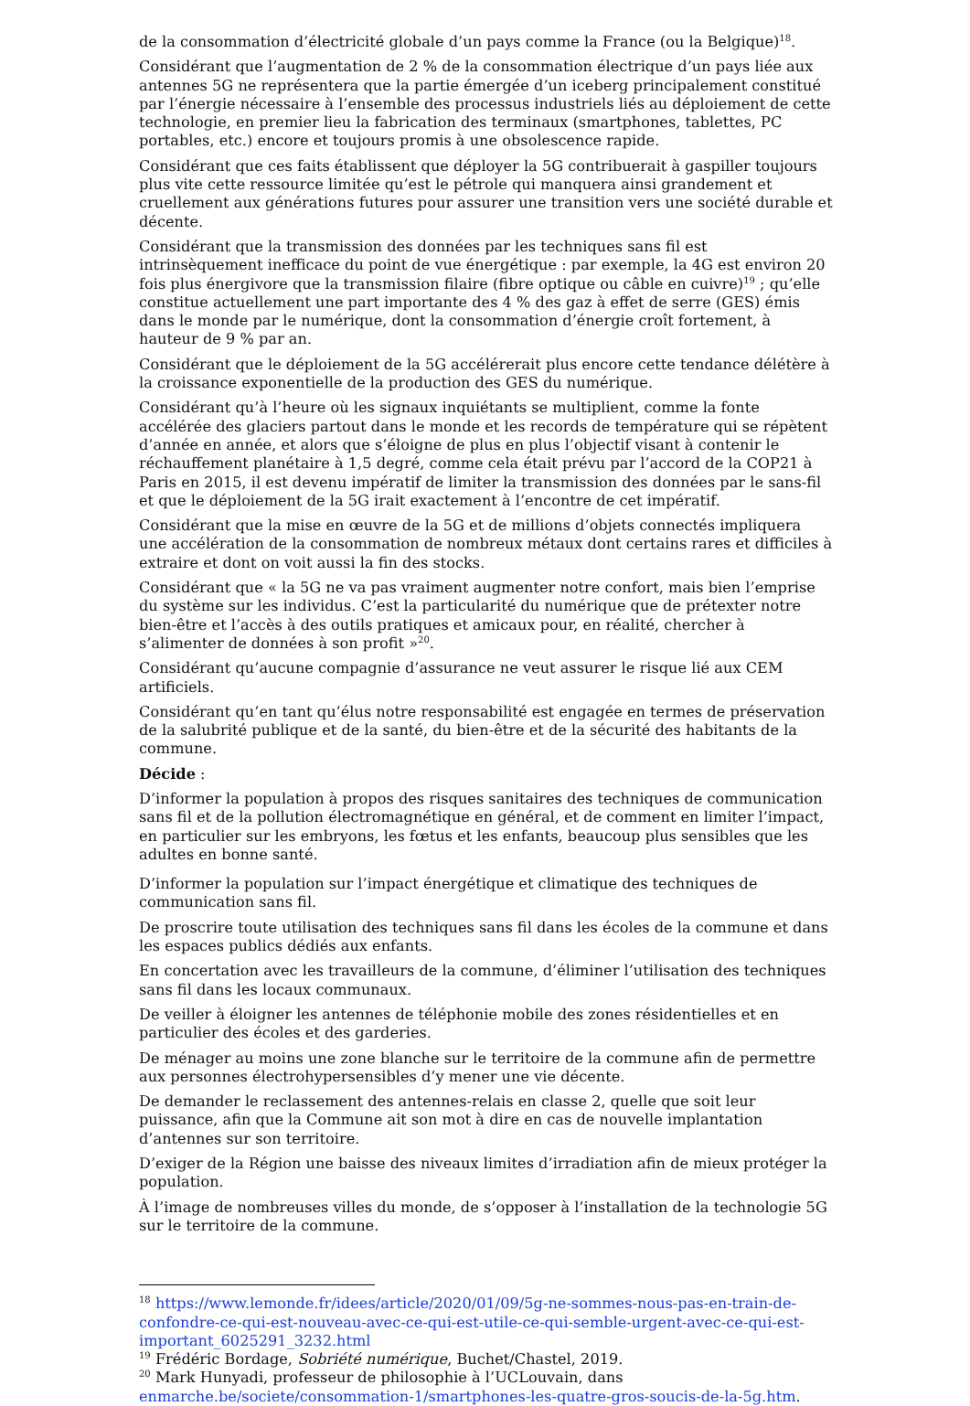de la consommation d’électricité globale d’un pays comme la France (ou la Belgique)<sup>18</sup>.
Considérant que l’augmentation de 2 % de la consommation électrique d’un pays liée aux antennes 5G ne représentera que la partie émergée d’un iceberg principalement constitué par l’énergie nécessaire à l’ensemble des processus industriels liés au déploiement de cette technologie, en premier lieu la fabrication des terminaux (smartphones, tablettes, PC portables, etc.) encore et toujours promis à une obsolescence rapide.
Considérant que ces faits établissent que déployer la 5G contribuerait à gaspiller toujours plus vite cette ressource limitée qu’est le pétrole qui manquera ainsi grandement et cruellement aux générations futures pour assurer une transition vers une société durable et décente.
Considérant que la transmission des données par les techniques sans fil est intrinsèquement inefficace du point de vue énergétique : par exemple, la 4G est environ 20 fois plus énergivore que la transmission filaire (fibre optique ou câble en cuivre)<sup>19</sup> ; qu’elle constitue actuellement une part importante des 4 % des gaz à effet de serre (GES) émis dans le monde par le numérique, dont la consommation d’énergie croît fortement, à hauteur de 9 % par an.
Considérant que le déploiement de la 5G accélérerait plus encore cette tendance délétère à la croissance exponentielle de la production des GES du numérique.
Considérant qu’à l’heure où les signaux inquiétants se multiplient, comme la fonte accélérée des glaciers partout dans le monde et les records de température qui se répètent d’année en année, et alors que s’éloigne de plus en plus l’objectif visant à contenir le réchauffement planétaire à 1,5 degré, comme cela était prévu par l’accord de la COP21 à Paris en 2015, il est devenu impératif de limiter la transmission des données par le sans-fil et que le déploiement de la 5G irait exactement à l’encontre de cet impératif.
Considérant que la mise en œuvre de la 5G et de millions d’objets connectés impliquera une accélération de la consommation de nombreux métaux dont certains rares et difficiles à extraire et dont on voit aussi la fin des stocks.
Considérant que « la 5G ne va pas vraiment augmenter notre confort, mais bien l’emprise du système sur les individus. C’est la particularité du numérique que de prétexter notre bien-être et l’accès à des outils pratiques et amicaux pour, en réalité, chercher à s’alimenter de données à son profit »<sup>20</sup>.
Considérant qu’aucune compagnie d’assurance ne veut assurer le risque lié aux CEM artificiels.
Considérant qu’en tant qu’élus notre responsabilité est engagée en termes de préservation de la salubrité publique et de la santé, du bien-être et de la sécurité des habitants de la commune.
Décide :
D’informer la population à propos des risques sanitaires des techniques de communication sans fil et de la pollution électromagnétique en général, et de comment en limiter l’impact, en particulier sur les embryons, les fœtus et les enfants, beaucoup plus sensibles que les adultes en bonne santé.
D’informer la population sur l’impact énergétique et climatique des techniques de communication sans fil.
De proscrire toute utilisation des techniques sans fil dans les écoles de la commune et dans les espaces publics dédiés aux enfants.
En concertation avec les travailleurs de la commune, d’éliminer l’utilisation des techniques sans fil dans les locaux communaux.
De veiller à éloigner les antennes de téléphonie mobile des zones résidentielles et en particulier des écoles et des garderies.
De ménager au moins une zone blanche sur le territoire de la commune afin de permettre aux personnes électrohypersensibles d’y mener une vie décente.
De demander le reclassement des antennes-relais en classe 2, quelle que soit leur puissance, afin que la Commune ait son mot à dire en cas de nouvelle implantation d’antennes sur son territoire.
D’exiger de la Région une baisse des niveaux limites d’irradiation afin de mieux protéger la population.
À l’image de nombreuses villes du monde, de s’opposer à l’installation de la technologie 5G sur le territoire de la commune.
<sup>18</sup> https://www.lemonde.fr/idees/article/2020/01/09/5g-ne-sommes-nous-pas-en-train-de-confondre-ce-qui-est-nouveau-avec-ce-qui-est-utile-ce-qui-semble-urgent-avec-ce-qui-est-important_6025291_3232.html
<sup>19</sup> Frédéric Bordage, Sobriété numérique, Buchet/Chastel, 2019.
<sup>20</sup> Mark Hunyadi, professeur de philosophie à l’UCLouvain, dans enmarche.be/societe/consommation-1/smartphones-les-quatre-gros-soucis-de-la-5g.htm.